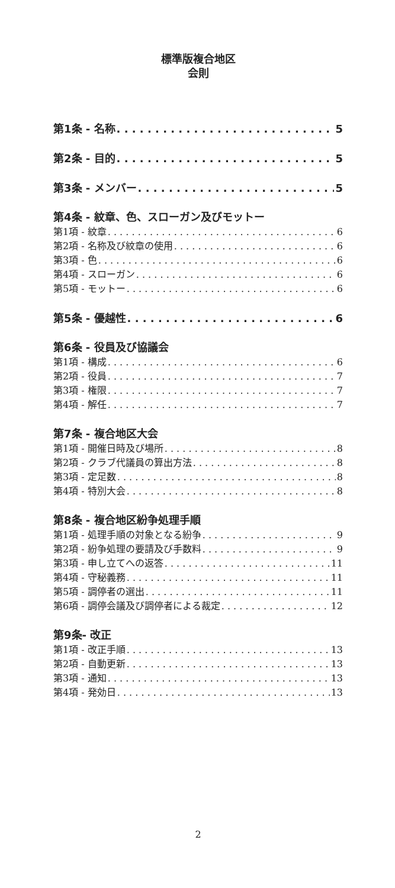標準版複合地区
会則
第1条 - 名称 5
第2条 - 目的 5
第3条 - メンバー 5
第4条 - 紋章、色、スローガン及びモットー
第1項 - 紋章 6
第2項 - 名称及び紋章の使用 6
第3項 - 色 6
第4項 - スローガン 6
第5項 - モットー 6
第5条 - 優越性 6
第6条 - 役員及び協議会
第1項 - 構成 6
第2項 - 役員 7
第3項 - 権限 7
第4項 - 解任 7
第7条 - 複合地区大会
第1項 - 開催日時及び場所 8
第2項 - クラブ代議員の算出方法 8
第3項 - 定足数 8
第4項 - 特別大会 8
第8条 - 複合地区紛争処理手順
第1項 - 処理手順の対象となる紛争 9
第2項 - 紛争処理の要請及び手数料 9
第3項 - 申し立てへの返答 11
第4項 - 守秘義務 11
第5項 - 調停者の選出 11
第6項 - 調停会議及び調停者による裁定 12
第9条- 改正
第1項 - 改正手順 13
第2項 - 自動更新 13
第3項 - 通知 13
第4項 - 発効日 13
2